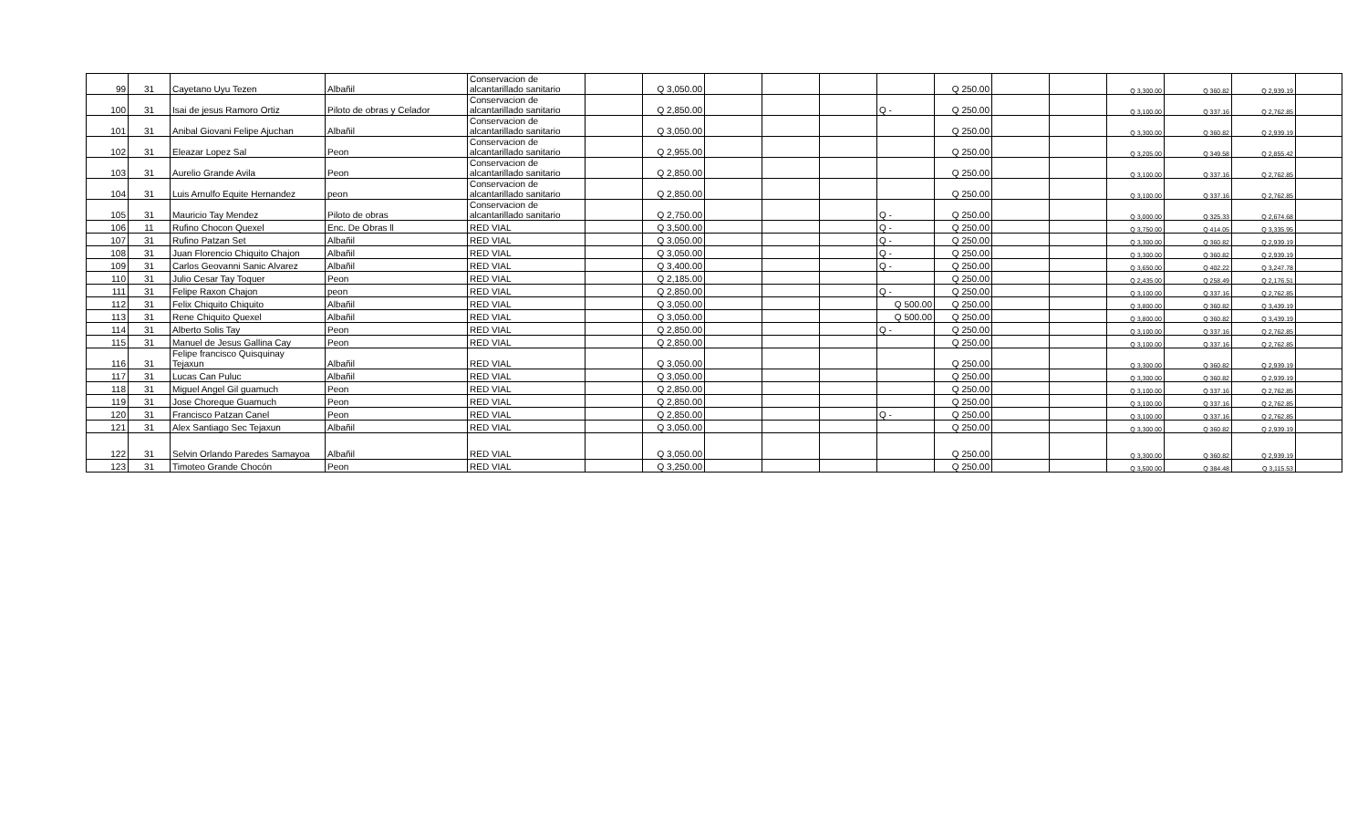| 99 | 31 | Cayetano Uyu Tezen | Albañil | Conservacion de alcantarillado sanitario | | Q 3,050.00 | | | | | Q 250.00 | | | Q 3,300.00 | Q 360.82 | Q 2,939.19 | |
| 100 | 31 | Isai de jesus Ramoro Ortiz | Piloto de obras y Celador | Conservacion de alcantarillado sanitario | | Q 2,850.00 | | | | Q - | Q 250.00 | | | Q 3,100.00 | Q 337.16 | Q 2,762.85 | |
| 101 | 31 | Anibal Giovani Felipe Ajuchan | Albañil | Conservacion de alcantarillado sanitario | | Q 3,050.00 | | | | | Q 250.00 | | | Q 3,300.00 | Q 360.82 | Q 2,939.19 | |
| 102 | 31 | Eleazar Lopez Sal | Peon | Conservacion de alcantarillado sanitario | | Q 2,955.00 | | | | | Q 250.00 | | | Q 3,205.00 | Q 349.58 | Q 2,855.42 | |
| 103 | 31 | Aurelio Grande Avila | Peon | Conservacion de alcantarillado sanitario | | Q 2,850.00 | | | | | Q 250.00 | | | Q 3,100.00 | Q 337.16 | Q 2,762.85 | |
| 104 | 31 | Luis Arnulfo Equite Hernandez | peon | Conservacion de alcantarillado sanitario | | Q 2,850.00 | | | | | Q 250.00 | | | Q 3,100.00 | Q 337.16 | Q 2,762.85 | |
| 105 | 31 | Mauricio Tay Mendez | Piloto de obras | Conservacion de alcantarillado sanitario | | Q 2,750.00 | | | | Q - | Q 250.00 | | | Q 3,000.00 | Q 325.33 | Q 2,674.68 | |
| 106 | 11 | Rufino Chocon Quexel | Enc. De Obras ll | RED VIAL | | Q 3,500.00 | | | | Q - | Q 250.00 | | | Q 3,750.00 | Q 414.05 | Q 3,335.95 | |
| 107 | 31 | Rufino Patzan Set | Albañil | RED VIAL | | Q 3,050.00 | | | | Q - | Q 250.00 | | | Q 3,300.00 | Q 360.82 | Q 2,939.19 | |
| 108 | 31 | Juan Florencio Chiquito Chajon | Albañil | RED VIAL | | Q 3,050.00 | | | | Q - | Q 250.00 | | | Q 3,300.00 | Q 360.82 | Q 2,939.19 | |
| 109 | 31 | Carlos Geovanni Sanic Alvarez | Albañil | RED VIAL | | Q 3,400.00 | | | | Q - | Q 250.00 | | | Q 3,650.00 | Q 402.22 | Q 3,247.78 | |
| 110 | 31 | Julio Cesar Tay Toquer | Peon | RED VIAL | | Q 2,185.00 | | | | | Q 250.00 | | | Q 2,435.00 | Q 258.49 | Q 2,176.51 | |
| 111 | 31 | Felipe Raxon Chajon | peon | RED VIAL | | Q 2,850.00 | | | | Q - | Q 250.00 | | | Q 3,100.00 | Q 337.16 | Q 2,762.85 | |
| 112 | 31 | Felix Chiquito Chiquito | Albañil | RED VIAL | | Q 3,050.00 | | | | Q 500.00 | Q 250.00 | | | Q 3,800.00 | Q 360.82 | Q 3,439.19 | |
| 113 | 31 | Rene Chiquito Quexel | Albañil | RED VIAL | | Q 3,050.00 | | | | Q 500.00 | Q 250.00 | | | Q 3,800.00 | Q 360.82 | Q 3,439.19 | |
| 114 | 31 | Alberto Solis Tay | Peon | RED VIAL | | Q 2,850.00 | | | | Q - | Q 250.00 | | | Q 3,100.00 | Q 337.16 | Q 2,762.85 | |
| 115 | 31 | Manuel de Jesus Gallina Cay | Peon | RED VIAL | | Q 2,850.00 | | | | | Q 250.00 | | | Q 3,100.00 | Q 337.16 | Q 2,762.85 | |
| 116 | 31 | Felipe francisco Quisquinay Tejaxun | Albañil | RED VIAL | | Q 3,050.00 | | | | | Q 250.00 | | | Q 3,300.00 | Q 360.82 | Q 2,939.19 | |
| 117 | 31 | Lucas Can Puluc | Albañil | RED VIAL | | Q 3,050.00 | | | | | Q 250.00 | | | Q 3,300.00 | Q 360.82 | Q 2,939.19 | |
| 118 | 31 | Miguel Angel Gil guamuch | Peon | RED VIAL | | Q 2,850.00 | | | | | Q 250.00 | | | Q 3,100.00 | Q 337.16 | Q 2,762.85 | |
| 119 | 31 | Jose Choreque Guamuch | Peon | RED VIAL | | Q 2,850.00 | | | | | Q 250.00 | | | Q 3,100.00 | Q 337.16 | Q 2,762.85 | |
| 120 | 31 | Francisco Patzan Canel | Peon | RED VIAL | | Q 2,850.00 | | | | Q - | Q 250.00 | | | Q 3,100.00 | Q 337.16 | Q 2,762.85 | |
| 121 | 31 | Alex Santiago Sec Tejaxun | Albañil | RED VIAL | | Q 3,050.00 | | | | | Q 250.00 | | | Q 3,300.00 | Q 360.82 | Q 2,939.19 | |
| 122 | 31 | Selvin Orlando Paredes Samayoa | Albañil | RED VIAL | | Q 3,050.00 | | | | | Q 250.00 | | | Q 3,300.00 | Q 360.82 | Q 2,939.19 | |
| 123 | 31 | Timoteo Grande Chocón | Peon | RED VIAL | | Q 3,250.00 | | | | | Q 250.00 | | | Q 3,500.00 | Q 384.48 | Q 3,115.53 | |